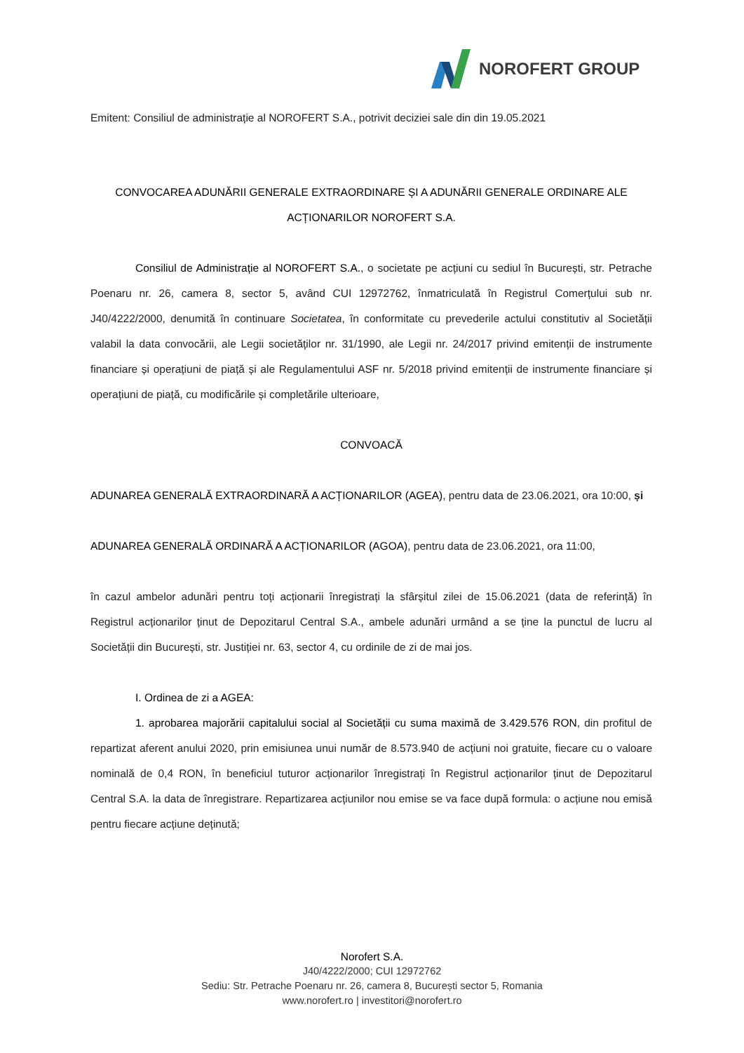NOROFERT GROUP
Emitent: Consiliul de administrație al NOROFERT S.A., potrivit deciziei sale din din 19.05.2021
CONVOCAREA ADUNĂRII GENERALE EXTRAORDINARE ȘI A ADUNĂRII GENERALE ORDINARE ALE ACȚIONARILOR NOROFERT S.A.
Consiliul de Administrație al NOROFERT S.A., o societate pe acțiuni cu sediul în București, str. Petrache Poenaru nr. 26, camera 8, sector 5, având CUI 12972762, înmatriculată în Registrul Comerțului sub nr. J40/4222/2000, denumită în continuare Societatea, în conformitate cu prevederile actului constitutiv al Societății valabil la data convocării, ale Legii societăților nr. 31/1990, ale Legii nr. 24/2017 privind emitenții de instrumente financiare și operațiuni de piață și ale Regulamentului ASF nr. 5/2018 privind emitenții de instrumente financiare și operațiuni de piață, cu modificările și completările ulterioare,
CONVOACĂ
ADUNAREA GENERALĂ EXTRAORDINARĂ A ACȚIONARILOR (AGEA), pentru data de 23.06.2021, ora 10:00, și
ADUNAREA GENERALĂ ORDINARĂ A ACȚIONARILOR (AGOA), pentru data de 23.06.2021, ora 11:00,
în cazul ambelor adunări pentru toți acționarii înregistrați la sfârșitul zilei de 15.06.2021 (data de referință) în Registrul acționarilor ținut de Depozitarul Central S.A., ambele adunări urmând a se ține la punctul de lucru al Societății din București, str. Justiției nr. 63, sector 4, cu ordinile de zi de mai jos.
I. Ordinea de zi a AGEA:
1. aprobarea majorării capitalului social al Societății cu suma maximă de 3.429.576 RON, din profitul de repartizat aferent anului 2020, prin emisiunea unui număr de 8.573.940 de acțiuni noi gratuite, fiecare cu o valoare nominală de 0,4 RON, în beneficiul tuturor acționarilor înregistrați în Registrul acționarilor ținut de Depozitarul Central S.A. la data de înregistrare. Repartizarea acțiunilor nou emise se va face după formula: o acțiune nou emisă pentru fiecare acțiune deținută;
Norofert S.A.
J40/4222/2000; CUI 12972762
Sediu: Str. Petrache Poenaru nr. 26, camera 8, București sector 5, Romania
www.norofert.ro | investitori@norofert.ro